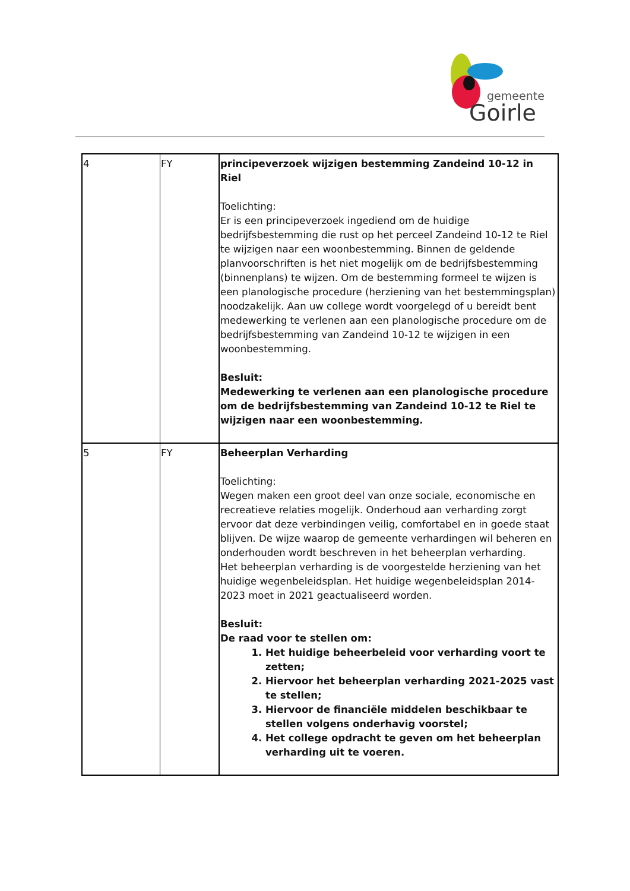gemeente
Goirle
| 4 | FY | principeverzoek wijzigen bestemming Zandeind 10-12 in Riel Toelichting: Er is een principeverzoek ingediend om de huidige bedrijfsbestemming die rust op het perceel Zandeind 10-12 te Riel te wijzigen naar een woonbestemming. Binnen de geldende planvoorschriften is het niet mogelijk om de bedrijfsbestemming (binnenplans) te wijzen. Om de bestemming formeel te wijzen is een planologische procedure (herziening van het bestemmingsplan) noodzakelijk. Aan uw college wordt voorgelegd of u bereidt bent medewerking te verlenen aan een planologische procedure om de bedrijfsbestemming van Zandeind 10-12 te wijzigen in een woonbestemming. Besluit: Medewerking te verlenen aan een planologische procedure om de bedrijfsbestemming van Zandeind 10-12 te Riel te wijzigen naar een woonbestemming. |
| 5 | FY | Beheerplan Verharding Toelichting: Wegen maken een groot deel van onze sociale, economische en recreatieve relaties mogelijk. Onderhoud aan verharding zorgt ervoor dat deze verbindingen veilig, comfortabel en in goede staat blijven. De wijze waarop de gemeente verhardingen wil beheren en onderhouden wordt beschreven in het beheerplan verharding. Het beheerplan verharding is de voorgestelde herziening van het huidige wegenbeleidsplan. Het huidige wegenbeleidsplan 2014-2023 moet in 2021 geactualiseerd worden. Besluit: De raad voor te stellen om: 1. Het huidige beheerbeleid voor verharding voort te zetten; 2. Hiervoor het beheerplan verharding 2021-2025 vast te stellen; 3. Hiervoor de financiële middelen beschikbaar te stellen volgens onderhavig voorstel; 4. Het college opdracht te geven om het beheerplan verharding uit te voeren. |